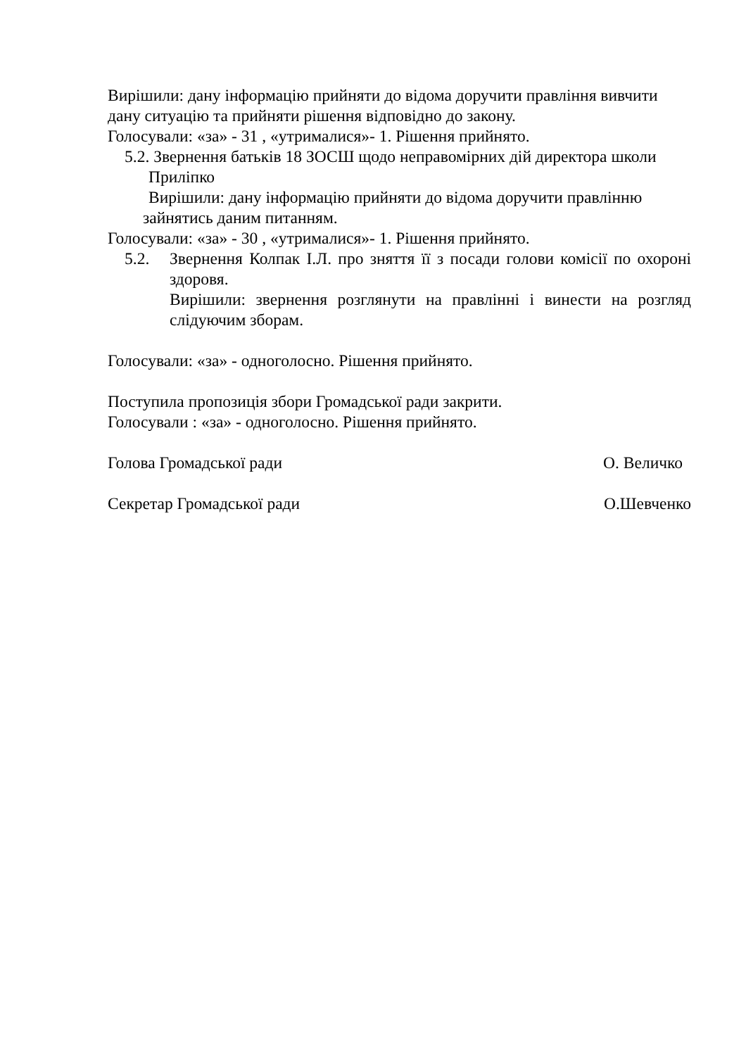Вирішили: дану інформацію прийняти до відома доручити правління вивчити дану ситуацію та прийняти рішення відповідно до закону.
Голосували: «за» - 31 , «утрималися»- 1. Рішення прийнято.
5.2. Звернення батьків 18 ЗОСШ щодо неправомірних дій директора школи
Приліпко
Вирішили: дану інформацію прийняти до відома доручити правлінню
зайнятись даним питанням.
Голосували: «за» - 30 , «утрималися»- 1. Рішення прийнято.
5.2. Звернення Колпак І.Л. про зняття її з посади голови комісії по охороні здоровя.
Вирішили: звернення розглянути на правлінні і винести на розгляд слідуючим зборам.
Голосували: «за» - одноголосно. Рішення прийнято.
Поступила пропозиція збори Громадської ради закрити.
Голосували : «за» - одноголосно. Рішення прийнято.
Голова Громадської ради О. Величко
Секретар Громадської ради О.Шевченко